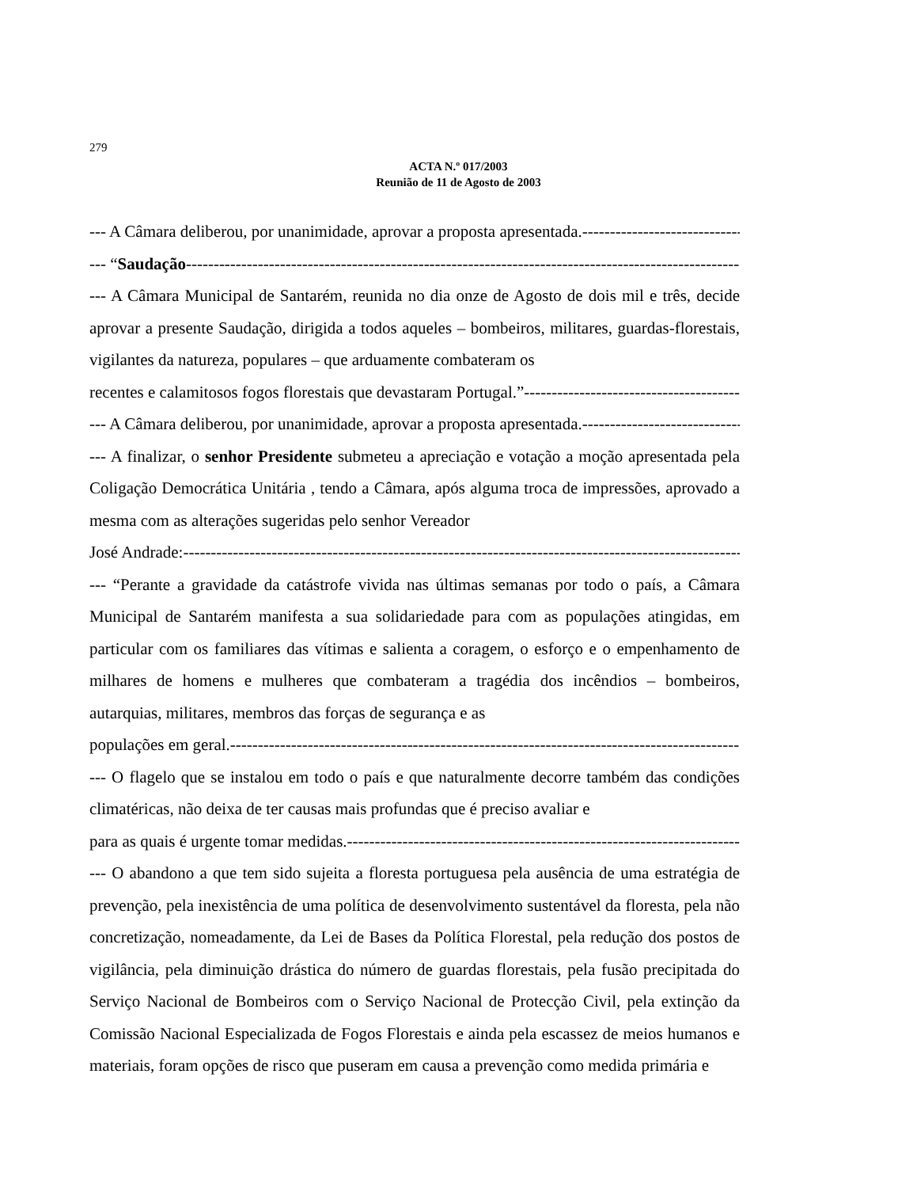279
ACTA N.º 017/2003
Reunião de 11 de Agosto de 2003
--- A Câmara deliberou, por unanimidade, aprovar a proposta apresentada. ------------------------------
--- “Saudação ------------------------------------------------------------------------------------------------------
--- A Câmara Municipal de Santarém, reunida no dia onze de Agosto de dois mil e três, decide aprovar a presente Saudação, dirigida a todos aqueles – bombeiros, militares, guardas-florestais, vigilantes da natureza, populares – que arduamente combateram os
recentes e calamitosos fogos florestais que devastaram Portugal.” ----------------------------------------
--- A Câmara deliberou, por unanimidade, aprovar a proposta apresentada. ------------------------------
--- A finalizar, o senhor Presidente submeteu a apreciação e votação a moção apresentada pela Coligação Democrática Unitária , tendo a Câmara, após alguma troca de impressões, aprovado a mesma com as alterações sugeridas pelo senhor Vereador
José Andrade: ------------------------------------------------------------------------------------------------------
--- “Perante a gravidade da catástrofe vivida nas últimas semanas por todo o país, a Câmara Municipal de Santarém manifesta a sua solidariedade para com as populações atingidas, em particular com os familiares das vítimas e salienta a coragem, o esforço e o empenhamento de milhares de homens e mulheres que combateram a tragédia dos incêndios – bombeiros, autarquias, militares, membros das forças de segurança e as
populações em geral. ------------------------------------------------------------------------------------------------------
--- O flagelo que se instalou em todo o país e que naturalmente decorre também das condições climatéricas, não deixa de ter causas mais profundas que é preciso avaliar e
para as quais é urgente tomar medidas. ------------------------------------------------------------------------------------------------------
--- O abandono a que tem sido sujeita a floresta portuguesa pela ausência de uma estratégia de prevenção, pela inexistência de uma política de desenvolvimento sustentável da floresta, pela não concretização, nomeadamente, da Lei de Bases da Política Florestal, pela redução dos postos de vigilância, pela diminuição drástica do número de guardas florestais, pela fusão precipitada do Serviço Nacional de Bombeiros com o Serviço Nacional de Protecção Civil, pela extinção da Comissão Nacional Especializada de Fogos Florestais e ainda pela escassez de meios humanos e materiais, foram opções de risco que puseram em causa a prevenção como medida primária e